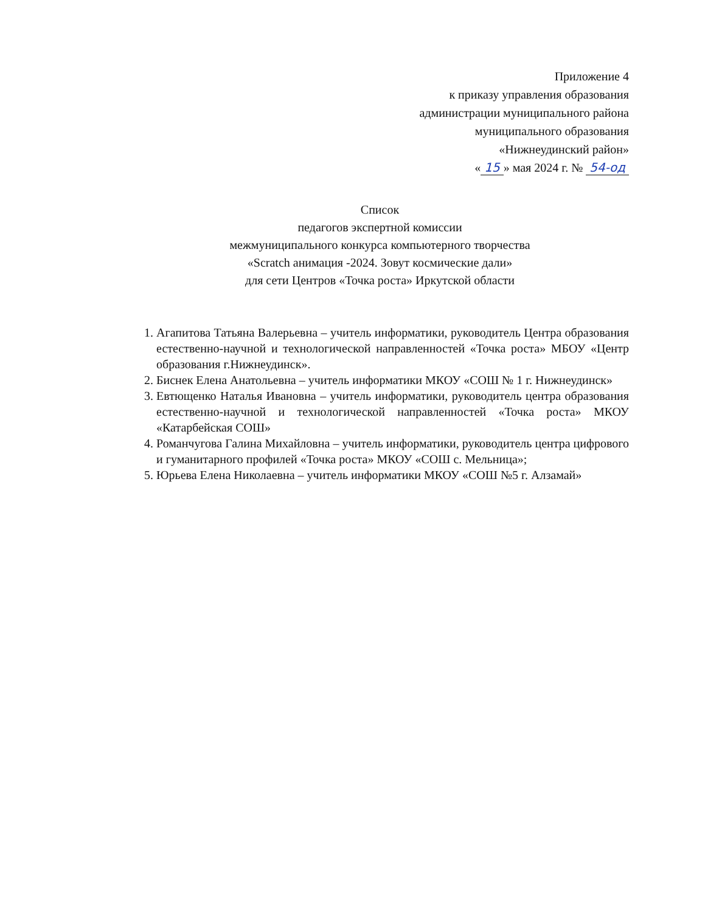Приложение 4
к приказу управления образования
администрации муниципального района
муниципального образования
«Нижнеудинский район»
« 15 » мая 2024 г. № 54-од
Список
педагогов экспертной комиссии
межмуниципального конкурса компьютерного творчества
«Scratch анимация -2024. Зовут космические дали»
для сети Центров «Точка роста» Иркутской области
1. Агапитова Татьяна Валерьевна – учитель информатики, руководитель Центра образования естественно-научной и технологической направленностей «Точка роста» МБОУ «Центр образования г.Нижнеудинск».
2. Биснек Елена Анатольевна – учитель информатики МКОУ «СОШ № 1 г. Нижнеудинск»
3. Евтющенко Наталья Ивановна – учитель информатики, руководитель центра образования естественно-научной и технологической направленностей «Точка роста» МКОУ «Катарбейская СОШ»
4. Романчугова Галина Михайловна – учитель информатики, руководитель центра цифрового и гуманитарного профилей «Точка роста» МКОУ «СОШ с. Мельница»;
5. Юрьева Елена Николаевна – учитель информатики МКОУ «СОШ №5 г. Алзамай»